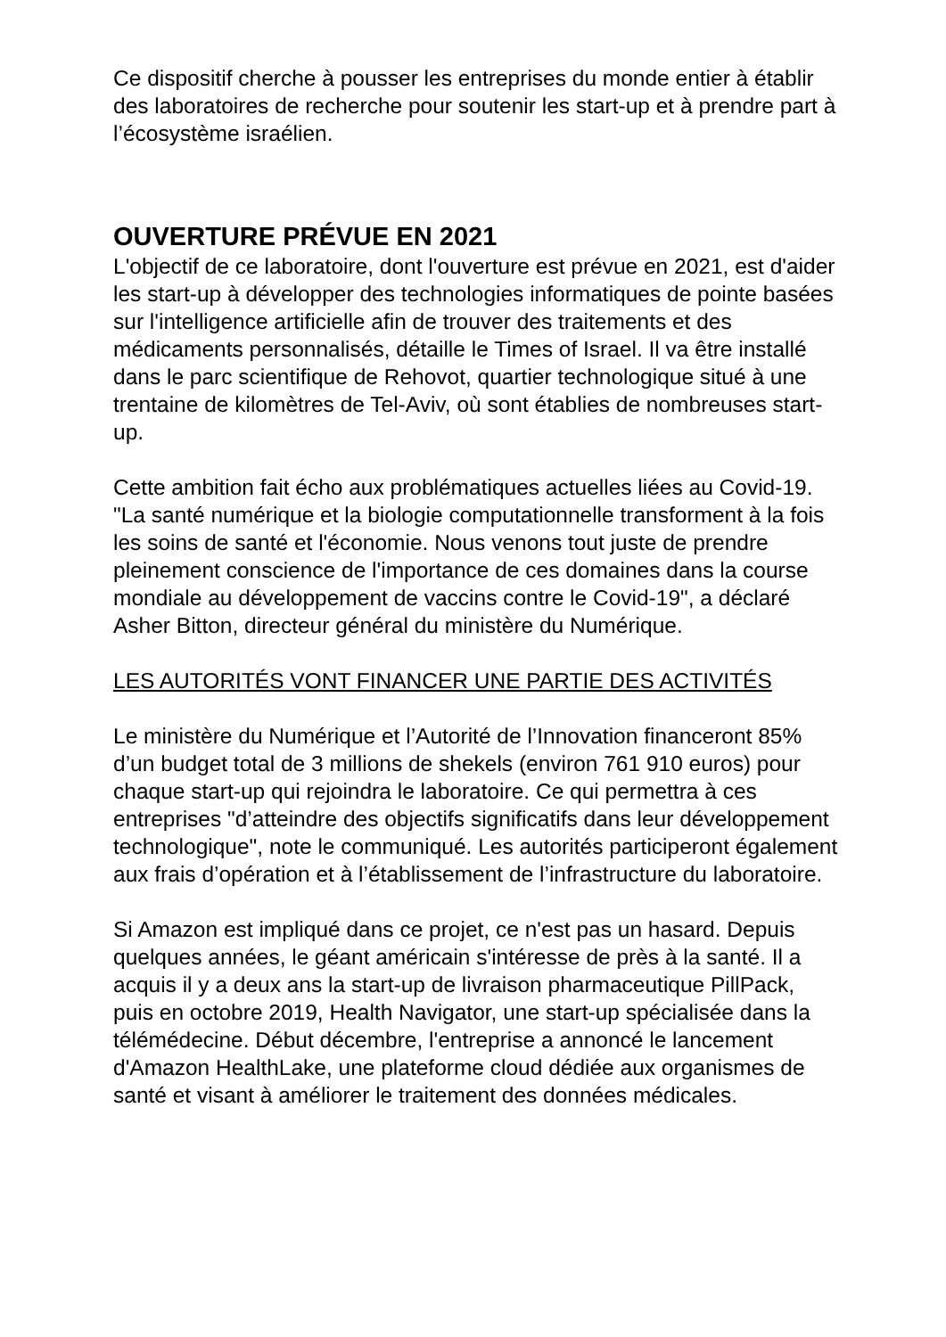Ce dispositif cherche à pousser les entreprises du monde entier à établir des laboratoires de recherche pour soutenir les start-up et à prendre part à l’écosystème israélien.
OUVERTURE PRÉVUE EN 2021
L'objectif de ce laboratoire, dont l'ouverture est prévue en 2021, est d'aider les start-up à développer des technologies informatiques de pointe basées sur l'intelligence artificielle afin de trouver des traitements et des médicaments personnalisés, détaille le Times of Israel. Il va être installé dans le parc scientifique de Rehovot, quartier technologique situé à une trentaine de kilomètres de Tel-Aviv, où sont établies de nombreuses start-up.
Cette ambition fait écho aux problématiques actuelles liées au Covid-19. "La santé numérique et la biologie computationnelle transforment à la fois les soins de santé et l'économie. Nous venons tout juste de prendre pleinement conscience de l'importance de ces domaines dans la course mondiale au développement de vaccins contre le Covid-19", a déclaré Asher Bitton, directeur général du ministère du Numérique.
LES AUTORITÉS VONT FINANCER UNE PARTIE DES ACTIVITÉS
Le ministère du Numérique et l’Autorité de l’Innovation financeront 85% d’un budget total de 3 millions de shekels (environ 761 910 euros) pour chaque start-up qui rejoindra le laboratoire. Ce qui permettra à ces entreprises "d’atteindre des objectifs significatifs dans leur développement technologique", note le communiqué. Les autorités participeront également aux frais d’opération et à l’établissement de l’infrastructure du laboratoire.
Si Amazon est impliqué dans ce projet, ce n'est pas un hasard. Depuis quelques années, le géant américain s'intéresse de près à la santé. Il a acquis il y a deux ans la start-up de livraison pharmaceutique PillPack, puis en octobre 2019, Health Navigator, une start-up spécialisée dans la télémédecine. Début décembre, l'entreprise a annoncé le lancement d'Amazon HealthLake, une plateforme cloud dédiée aux organismes de santé et visant à améliorer le traitement des données médicales.